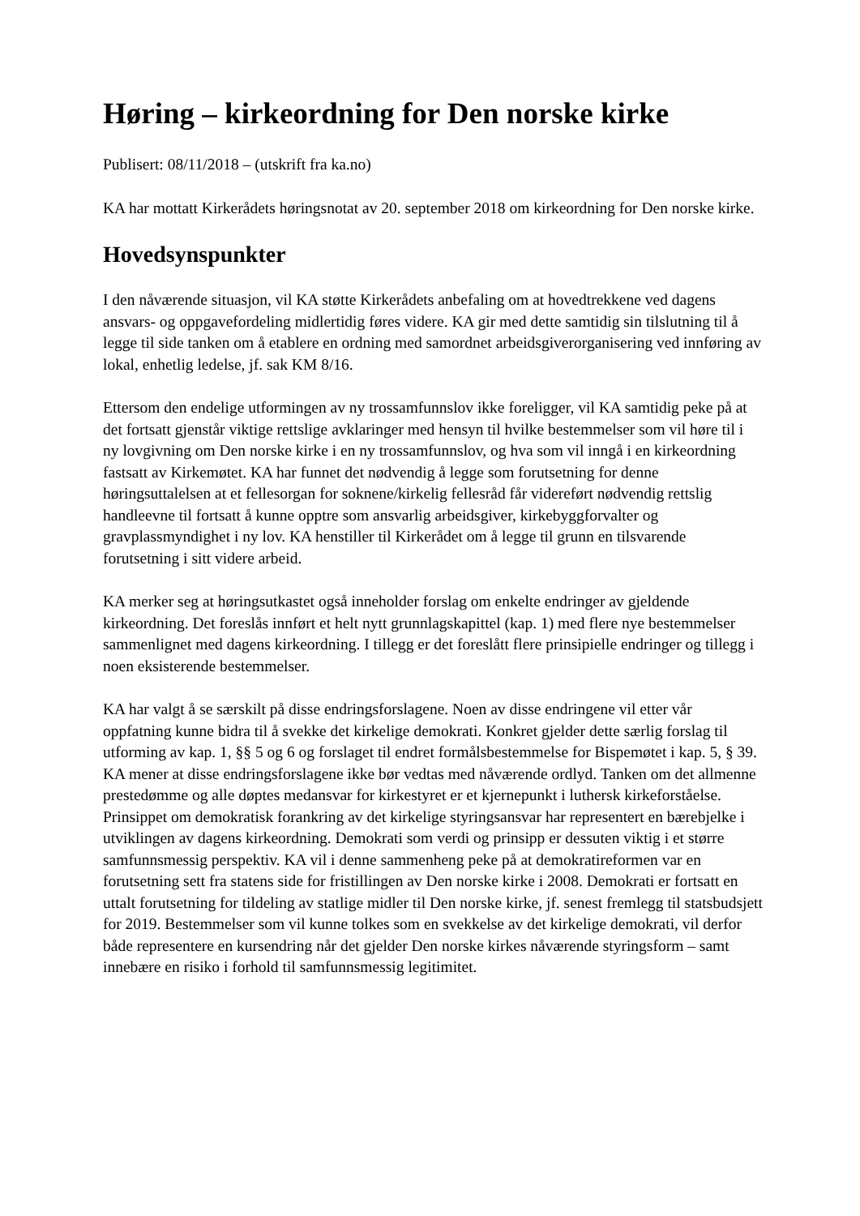Høring – kirkeordning for Den norske kirke
Publisert: 08/11/2018 – (utskrift fra ka.no)
KA har mottatt Kirkerådets høringsnotat av 20. september 2018 om kirkeordning for Den norske kirke.
Hovedsynspunkter
I den nåværende situasjon, vil KA støtte Kirkerådets anbefaling om at hovedtrekkene ved dagens ansvars- og oppgavefordeling midlertidig føres videre. KA gir med dette samtidig sin tilslutning til å legge til side tanken om å etablere en ordning med samordnet arbeidsgiverorganisering ved innføring av lokal, enhetlig ledelse, jf. sak KM 8/16.
Ettersom den endelige utformingen av ny trossamfunnslov ikke foreligger, vil KA samtidig peke på at det fortsatt gjenstår viktige rettslige avklaringer med hensyn til hvilke bestemmelser som vil høre til i ny lovgivning om Den norske kirke i en ny trossamfunnslov, og hva som vil inngå i en kirkeordning fastsatt av Kirkemøtet. KA har funnet det nødvendig å legge som forutsetning for denne høringsuttalelsen at et fellesorgan for soknene/kirkelig fellesråd får videreført nødvendig rettslig handleevne til fortsatt å kunne opptre som ansvarlig arbeidsgiver, kirkebyggforvalter og gravplassmyndighet i ny lov. KA henstiller til Kirkerådet om å legge til grunn en tilsvarende forutsetning i sitt videre arbeid.
KA merker seg at høringsutkastet også inneholder forslag om enkelte endringer av gjeldende kirkeordning. Det foreslås innført et helt nytt grunnlagskapittel (kap. 1) med flere nye bestemmelser sammenlignet med dagens kirkeordning. I tillegg er det foreslått flere prinsipielle endringer og tillegg i noen eksisterende bestemmelser.
KA har valgt å se særskilt på disse endringsforslagene. Noen av disse endringene vil etter vår oppfatning kunne bidra til å svekke det kirkelige demokrati. Konkret gjelder dette særlig forslag til utforming av kap. 1, §§ 5 og 6 og forslaget til endret formålsbestemmelse for Bispemøtet i kap. 5, § 39. KA mener at disse endringsforslagene ikke bør vedtas med nåværende ordlyd. Tanken om det allmenne prestedømme og alle døptes medansvar for kirkestyret er et kjernepunkt i luthersk kirkeforståelse. Prinsippet om demokratisk forankring av det kirkelige styringsansvar har representert en bærebjelke i utviklingen av dagens kirkeordning. Demokrati som verdi og prinsipp er dessuten viktig i et større samfunnsmessig perspektiv. KA vil i denne sammenheng peke på at demokratireformen var en forutsetning sett fra statens side for fristillingen av Den norske kirke i 2008. Demokrati er fortsatt en uttalt forutsetning for tildeling av statlige midler til Den norske kirke, jf. senest fremlegg til statsbudsjett for 2019. Bestemmelser som vil kunne tolkes som en svekkelse av det kirkelige demokrati, vil derfor både representere en kursendring når det gjelder Den norske kirkes nåværende styringsform – samt innebære en risiko i forhold til samfunnsmessig legitimitet.